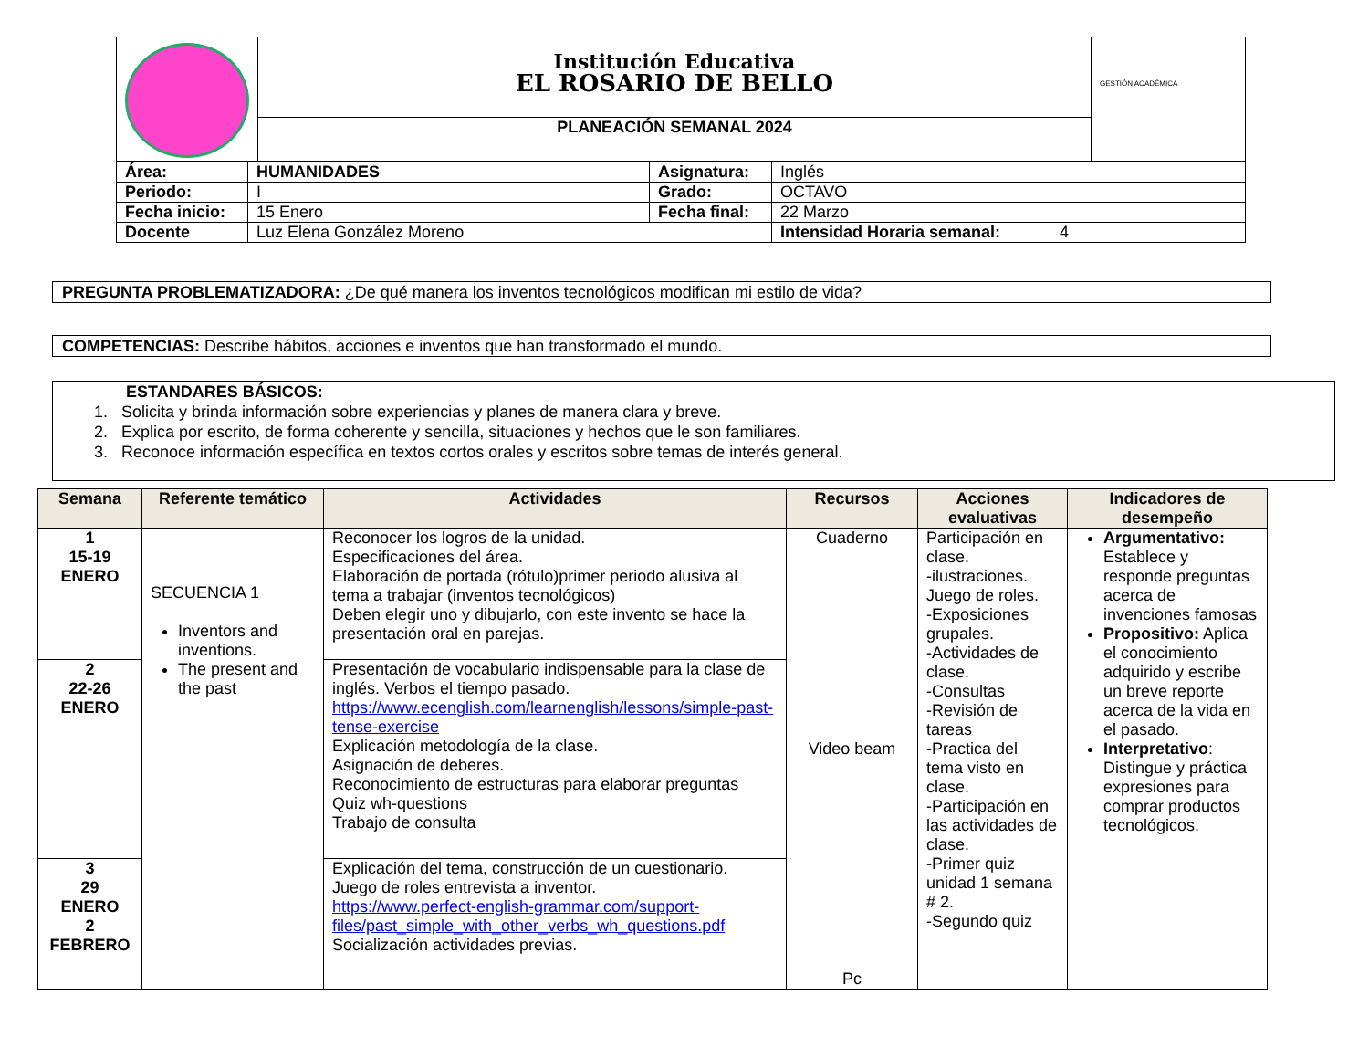| | Institución Educativa EL ROSARIO DE BELLO | GESTIÓN ACADÉMICA |
| | PLANEACIÓN SEMANAL 2024 | |
| Área: | HUMANIDADES | Asignatura: | Inglés |
| Periodo: | I | Grado: | OCTAVO |
| Fecha inicio: | 15 Enero | Fecha final: | 22 Marzo |
| Docente | Luz Elena González Moreno | | Intensidad Horaria semanal: 4 |
PREGUNTA PROBLEMATIZADORA: ¿De qué manera los inventos tecnológicos modifican mi estilo de vida?
COMPETENCIAS: Describe hábitos, acciones e inventos que han transformado el mundo.
ESTANDARES BÁSICOS:
1. Solicita y brinda información sobre experiencias y planes de manera clara y breve.
2. Explica por escrito, de forma coherente y sencilla, situaciones y hechos que le son familiares.
3. Reconoce información específica en textos cortos orales y escritos sobre temas de interés general.
| Semana | Referente temático | Actividades | Recursos | Acciones evaluativas | Indicadores de desempeño |
| --- | --- | --- | --- | --- | --- |
| 1 15-19 ENERO | SECUENCIA 1 Inventors and inventions. The present and the past | Reconocer los logros de la unidad. Especificaciones del área. Elaboración de portada (rótulo)primer periodo alusiva al tema a trabajar (inventos tecnológicos) Deben elegir uno y dibujarlo, con este invento se hace la presentación oral en parejas. | Cuaderno Video beam Pc | Participación en clase. -ilustraciones. Juego de roles. -Exposiciones grupales. -Actividades de clase. -Consultas -Revisión de tareas -Practica del tema visto en clase. -Participación en las actividades de clase. -Primer quiz unidad 1 semana # 2. -Segundo quiz | Argumentativo: Establece y responde preguntas acerca de invenciones famosas Propositivo: Aplica el conocimiento adquirido y escribe un breve reporte acerca de la vida en el pasado. Interpretativo : Distingue y práctica expresiones para comprar productos tecnológicos. |
| 2 22-26 ENERO | | Presentación de vocabulario indispensable para la clase de inglés. Verbos el tiempo pasado. https://www.ecenglish.com/learnenglish/lessons/simple-past-tense-exercise Explicación metodología de la clase. Asignación de deberes. Reconocimiento de estructuras para elaborar preguntas Quiz wh-questions Trabajo de consulta | | | |
| 3 29 ENERO 2 FEBRERO | | Explicación del tema, construcción de un cuestionario. Juego de roles entrevista a inventor. https://www.perfect-english-grammar.com/support-files/past_simple_with_other_verbs_wh_questions.pdf Socialización actividades previas. | | | |